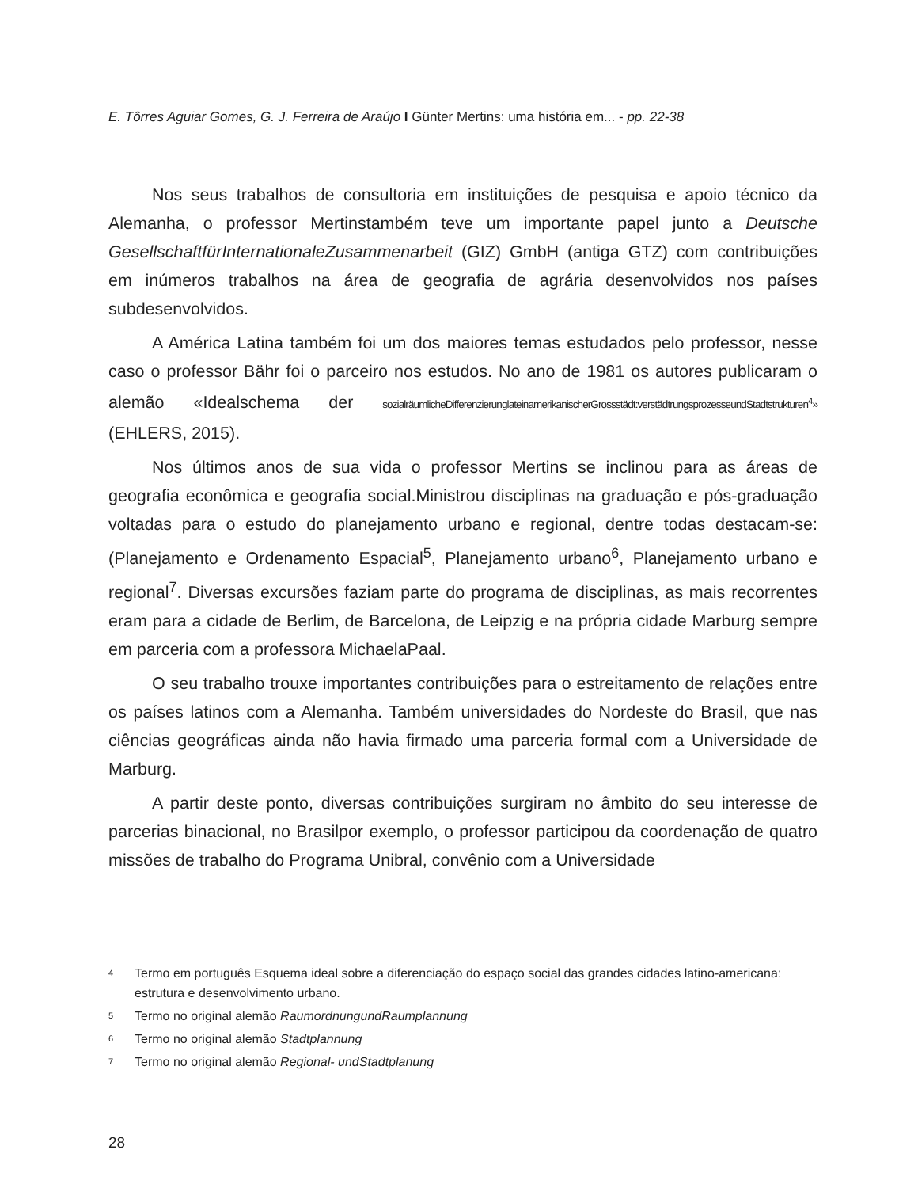E. Tôrres Aguiar Gomes, G. J. Ferreira de Araújo I Günter Mertins: uma história em... - pp. 22-38
Nos seus trabalhos de consultoria em instituições de pesquisa e apoio técnico da Alemanha, o professor Mertinstambém teve um importante papel junto a Deutsche GesellschaftfürInternationaleZusammenarbeit (GIZ) GmbH (antiga GTZ) com contribuições em inúmeros trabalhos na área de geografia de agrária desenvolvidos nos países subdesenvolvidos.
A América Latina também foi um dos maiores temas estudados pelo professor, nesse caso o professor Bähr foi o parceiro nos estudos. No ano de 1981 os autores publicaram o alemão «Idealschema der sozialräumlicheDifferenzierunglateinamerikanischerGrossstädt:verstädtrungsprozesseundStadtstrukturen<sup>4</sup>» (EHLERS, 2015).
Nos últimos anos de sua vida o professor Mertins se inclinou para as áreas de geografia econômica e geografia social.Ministrou disciplinas na graduação e pós-graduação voltadas para o estudo do planejamento urbano e regional, dentre todas destacam-se: (Planejamento e Ordenamento Espacial<sup>5</sup>, Planejamento urbano<sup>6</sup>, Planejamento urbano e regional<sup>7</sup>. Diversas excursões faziam parte do programa de disciplinas, as mais recorrentes eram para a cidade de Berlim, de Barcelona, de Leipzig e na própria cidade Marburg sempre em parceria com a professora MichaelaPaal.
O seu trabalho trouxe importantes contribuições para o estreitamento de relações entre os países latinos com a Alemanha. Também universidades do Nordeste do Brasil, que nas ciências geográficas ainda não havia firmado uma parceria formal com a Universidade de Marburg.
A partir deste ponto, diversas contribuições surgiram no âmbito do seu interesse de parcerias binacional, no Brasilpor exemplo, o professor participou da coordenação de quatro missões de trabalho do Programa Unibral, convênio com a Universidade
4 Termo em português Esquema ideal sobre a diferenciação do espaço social das grandes cidades latino-americana: estrutura e desenvolvimento urbano.
5 Termo no original alemão RaumordnungundRaumplannung
6 Termo no original alemão Stadtplannung
7 Termo no original alemão Regional- undStadtplanung
28